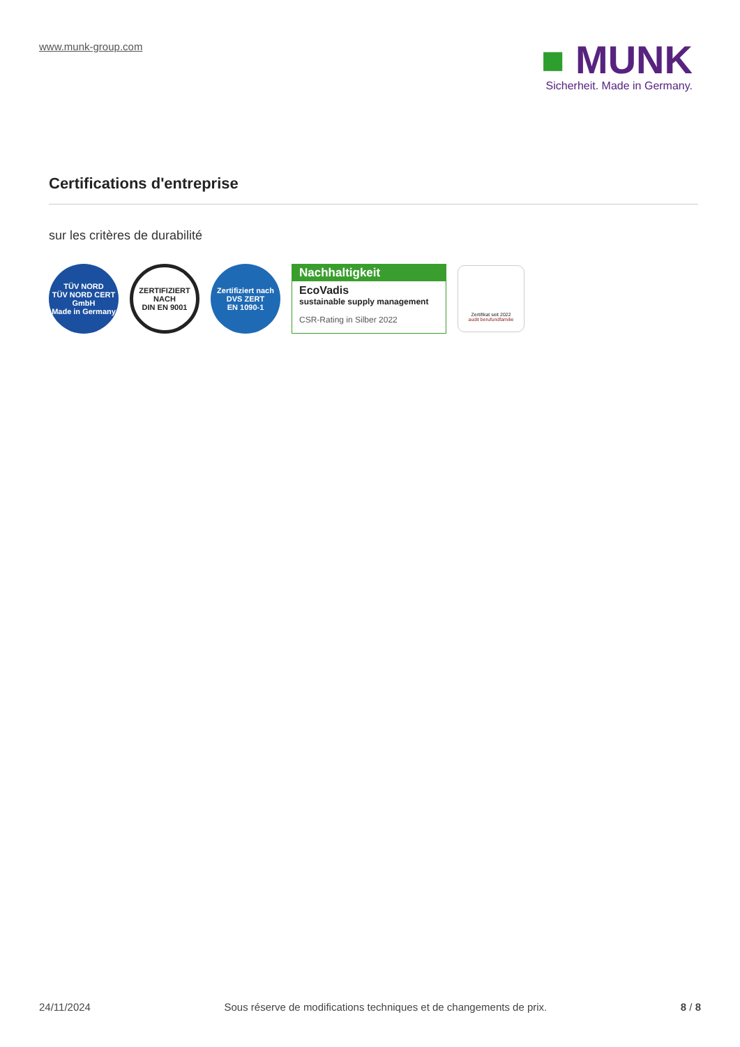www.munk-group.com
■ MUNK
Sicherheit. Made in Germany.
Certifications d'entreprise
sur les critères de durabilité
TÜV NORD
TÜV NORD CERT GmbH
Made in Germany
ZERTIFIZIERT NACH
DIN EN 9001
Zertifiziert nach
DVS ZERT
EN 1090-1
Nachhaltigkeit
EcoVadis
sustainable supply management
CSR-Rating in Silber 2022
Zertifikat seit 2022
audit berufundfamilie
24/11/2024 Sous réserve de modifications techniques et de changements de prix. 8 / 8